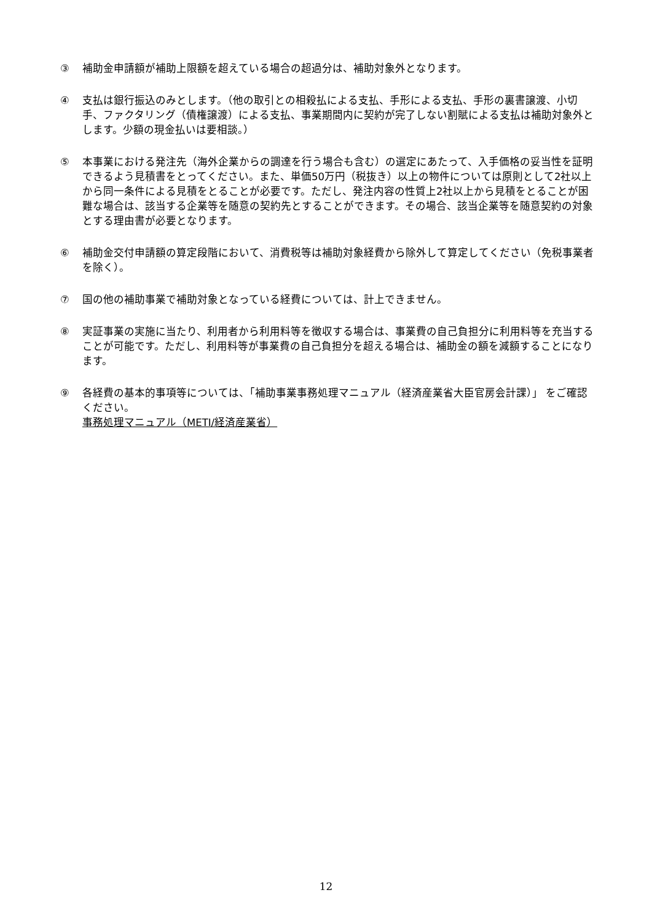③ 補助金申請額が補助上限額を超えている場合の超過分は、補助対象外となります。
④ 支払は銀行振込のみとします。（他の取引との相殺払による支払、手形による支払、手形の裏書譲渡、小切手、ファクタリング（債権譲渡）による支払、事業期間内に契約が完了しない割賦による支払は補助対象外とします。少額の現金払いは要相談。）
⑤ 本事業における発注先（海外企業からの調達を行う場合も含む）の選定にあたって、入手価格の妥当性を証明できるよう見積書をとってください。また、単価50万円（税抜き）以上の物件については原則として2社以上から同一条件による見積をとることが必要です。ただし、発注内容の性質上2社以上から見積をとることが困難な場合は、該当する企業等を随意の契約先とすることができます。その場合、該当企業等を随意契約の対象とする理由書が必要となります。
⑥ 補助金交付申請額の算定段階において、消費税等は補助対象経費から除外して算定してください（免税事業者を除く）。
⑦ 国の他の補助事業で補助対象となっている経費については、計上できません。
⑧ 実証事業の実施に当たり、利用者から利用料等を徴収する場合は、事業費の自己負担分に利用料等を充当することが可能です。ただし、利用料等が事業費の自己負担分を超える場合は、補助金の額を減額することになります。
⑨ 各経費の基本的事項等については、「補助事業事務処理マニュアル（経済産業省大臣官房会計課）」 をご確認ください。
事務処理マニュアル（METI/経済産業省）
12